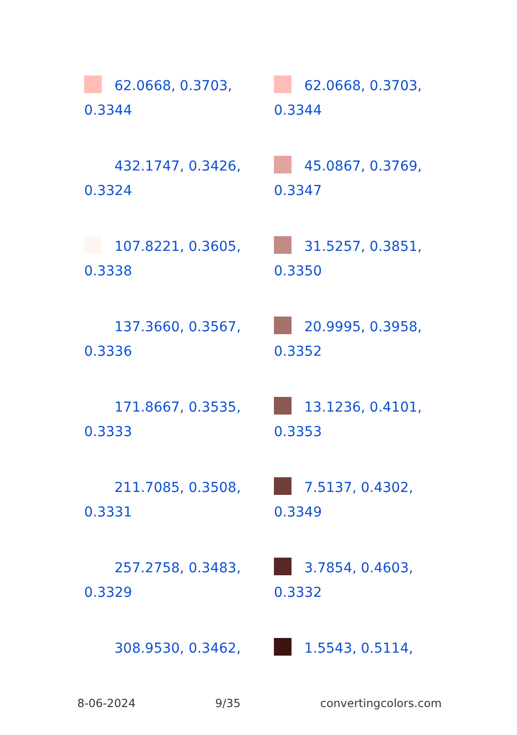62.0668, 0.3703, 0.3344
62.0668, 0.3703, 0.3344
432.1747, 0.3426, 0.3324
45.0867, 0.3769, 0.3347
107.8221, 0.3605, 0.3338
31.5257, 0.3851, 0.3350
137.3660, 0.3567, 0.3336
20.9995, 0.3958, 0.3352
171.8667, 0.3535, 0.3333
13.1236, 0.4101, 0.3353
211.7085, 0.3508, 0.3331
7.5137, 0.4302, 0.3349
257.2758, 0.3483, 0.3329
3.7854, 0.4603, 0.3332
308.9530, 0.3462,
1.5543, 0.5114,
8-06-2024 9/35 convertingcolors.com